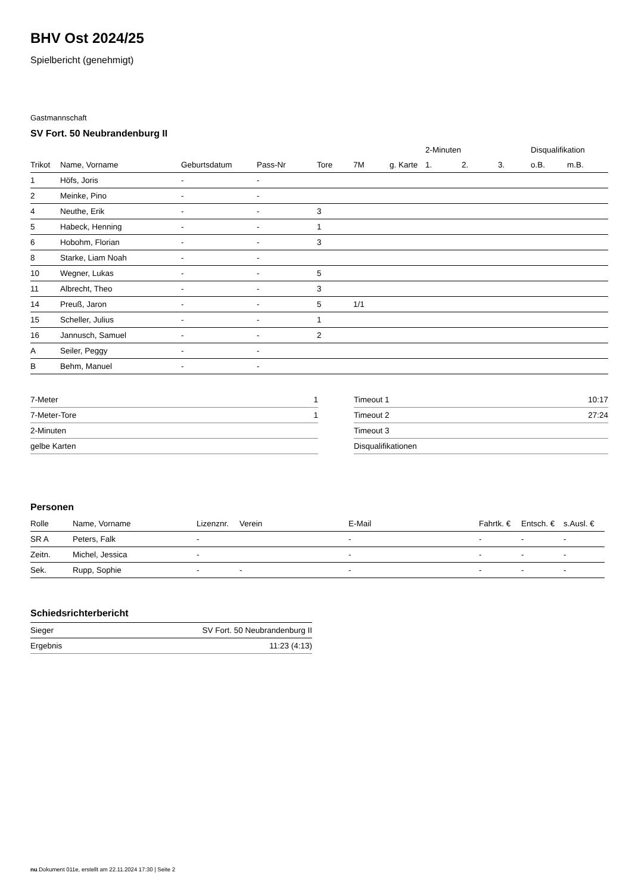BHV Ost 2024/25
Spielbericht (genehmigt)
Gastmannschaft
SV Fort. 50 Neubrandenburg II
| | | | | | | | 2-Minuten | | | Disqualifikation | |
| --- | --- | --- | --- | --- | --- | --- | --- | --- | --- | --- | --- |
| Trikot | Name, Vorname | Geburtsdatum | Pass-Nr | Tore | 7M | g. Karte | 1. | 2. | 3. | o.B. | m.B. |
| 1 | Höfs, Joris | - | - | | | | | | | | |
| 2 | Meinke, Pino | - | - | | | | | | | | |
| 4 | Neuthe, Erik | - | - | 3 | | | | | | | |
| 5 | Habeck, Henning | - | - | 1 | | | | | | | |
| 6 | Hobohm, Florian | - | - | 3 | | | | | | | |
| 8 | Starke, Liam Noah | - | - | | | | | | | | |
| 10 | Wegner, Lukas | - | - | 5 | | | | | | | |
| 11 | Albrecht, Theo | - | - | 3 | | | | | | | |
| 14 | Preuß, Jaron | - | - | 5 | 1/1 | | | | | | |
| 15 | Scheller, Julius | - | - | 1 | | | | | | | |
| 16 | Jannusch, Samuel | - | - | 2 | | | | | | | |
| A | Seiler, Peggy | - | - | | | | | | | | |
| B | Behm, Manuel | - | - | | | | | | | | |
| 7-Meter | 1 |
| 7-Meter-Tore | 1 |
| 2-Minuten | |
| gelbe Karten | |
| Timeout 1 | 10:17 |
| Timeout 2 | 27:24 |
| Timeout 3 | |
| Disqualifikationen | |
Personen
| Rolle | Name, Vorname | Lizenznr. | Verein | E-Mail | Fahrtk. € | Entsch. € | s.Ausl. € |
| --- | --- | --- | --- | --- | --- | --- | --- |
| SR A | Peters, Falk | - | | - | - | - | - |
| Zeitn. | Michel, Jessica | - | | - | - | - | - |
| Sek. | Rupp, Sophie | - | - | - | - | - | - |
Schiedsrichterbericht
| Sieger | SV Fort. 50 Neubrandenburg II |
| Ergebnis | 11:23 (4:13) |
nu.Dokument 011e, erstellt am 22.11.2024 17:30 | Seite 2